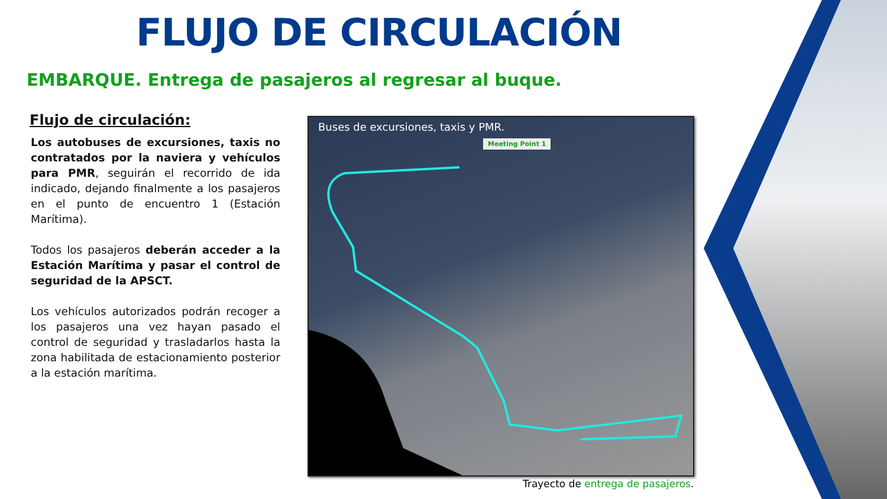FLUJO DE CIRCULACIÓN
EMBARQUE. Entrega de pasajeros al regresar al buque.
Flujo de circulación:
Los autobuses de excursiones, taxis no contratados por la naviera y vehículos para PMR, seguirán el recorrido de ida indicado, dejando finalmente a los pasajeros en el punto de encuentro 1 (Estación Marítima).
Todos los pasajeros deberán acceder a la Estación Marítima y pasar el control de seguridad de la APSCT.
Los vehículos autorizados podrán recoger a los pasajeros una vez hayan pasado el control de seguridad y trasladarlos hasta la zona habilitada de estacionamiento posterior a la estación marítima.
Buses de excursiones, taxis y PMR.
Meeting Point 1
Trayecto de entrega de pasajeros.